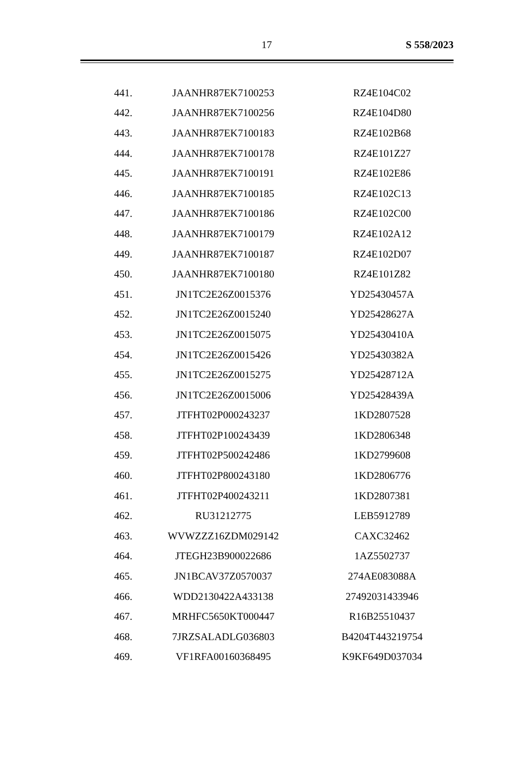17 S 558/2023
| 441. | JAANHR87EK7100253 | RZ4E104C02 |
| 442. | JAANHR87EK7100256 | RZ4E104D80 |
| 443. | JAANHR87EK7100183 | RZ4E102B68 |
| 444. | JAANHR87EK7100178 | RZ4E101Z27 |
| 445. | JAANHR87EK7100191 | RZ4E102E86 |
| 446. | JAANHR87EK7100185 | RZ4E102C13 |
| 447. | JAANHR87EK7100186 | RZ4E102C00 |
| 448. | JAANHR87EK7100179 | RZ4E102A12 |
| 449. | JAANHR87EK7100187 | RZ4E102D07 |
| 450. | JAANHR87EK7100180 | RZ4E101Z82 |
| 451. | JN1TC2E26Z0015376 | YD25430457A |
| 452. | JN1TC2E26Z0015240 | YD25428627A |
| 453. | JN1TC2E26Z0015075 | YD25430410A |
| 454. | JN1TC2E26Z0015426 | YD25430382A |
| 455. | JN1TC2E26Z0015275 | YD25428712A |
| 456. | JN1TC2E26Z0015006 | YD25428439A |
| 457. | JTFHT02P000243237 | 1KD2807528 |
| 458. | JTFHT02P100243439 | 1KD2806348 |
| 459. | JTFHT02P500242486 | 1KD2799608 |
| 460. | JTFHT02P800243180 | 1KD2806776 |
| 461. | JTFHT02P400243211 | 1KD2807381 |
| 462. | RU31212775 | LEB5912789 |
| 463. | WVWZZZ16ZDM029142 | CAXC32462 |
| 464. | JTEGH23B900022686 | 1AZ5502737 |
| 465. | JN1BCAV37Z0570037 | 274AE083088A |
| 466. | WDD2130422A433138 | 27492031433946 |
| 467. | MRHFC5650KT000447 | R16B25510437 |
| 468. | 7JRZSALADLG036803 | B4204T443219754 |
| 469. | VF1RFA00160368495 | K9KF649D037034 |